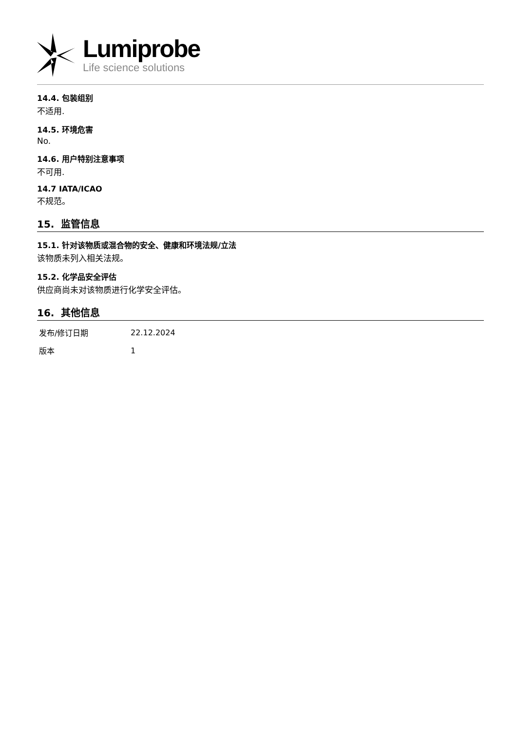Lumiprobe
Life science solutions
14.4. 包装组别
不适用.
14.5. 环境危害
No.
14.6. 用户特别注意事项
不可用.
14.7 IATA/ICAO
不规范。
15. 监管信息
15.1. 针对该物质或混合物的安全、健康和环境法规/立法
该物质未列入相关法规。
15.2. 化学品安全评估
供应商尚未对该物质进行化学安全评估。
16. 其他信息
| 发布/修订日期 | 22.12.2024 |
| 版本 | 1 |